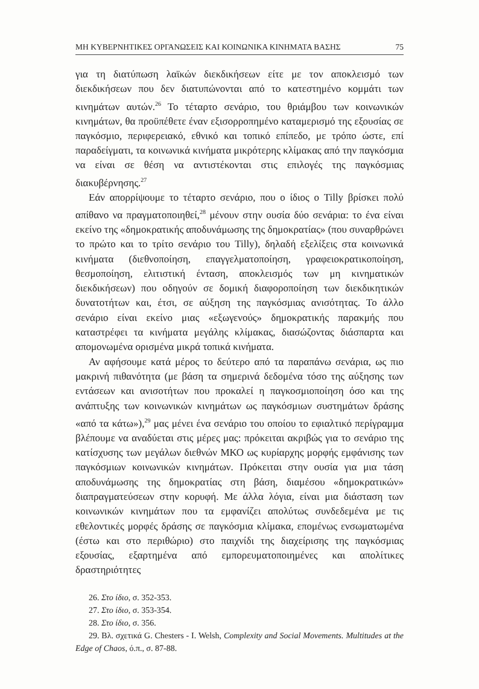ΜΗ ΚΥΒΕΡΝΗΤΙΚΕΣ ΟΡΓΑΝΩΣΕΙΣ ΚΑΙ ΚΟΙΝΩΝΙΚΑ ΚΙΝΗΜΑΤΑ ΒΑΣΗΣ 75
για τη διατύπωση λαϊκών διεκδικήσεων είτε με τον αποκλεισμό των διεκδικήσεων που δεν διατυπώνονται από το κατεστημένο κομμάτι των κινημάτων αυτών.<sup>26</sup> Το τέταρτο σενάριο, του θριάμβου των κοινωνικών κινημάτων, θα προϋπέθετε έναν εξισορροπημένο καταμερισμό της εξουσίας σε παγκόσμιο, περιφερειακό, εθνικό και τοπικό επίπεδο, με τρόπο ώστε, επί παραδείγματι, τα κοινωνικά κινήματα μικρότερης κλίμακας από την παγκόσμια να είναι σε θέση να αντιστέκονται στις επιλογές της παγκόσμιας διακυβέρνησης.<sup>27</sup>
Εάν απορρίψουμε το τέταρτο σενάριο, που ο ίδιος ο Tilly βρίσκει πολύ απίθανο να πραγματοποιηθεί,<sup>28</sup> μένουν στην ουσία δύο σενάρια: το ένα είναι εκείνο της «δημοκρατικής αποδυνάμωσης της δημοκρατίας» (που συναρθρώνει το πρώτο και το τρίτο σενάριο του Tilly), δηλαδή εξελίξεις στα κοινωνικά κινήματα (διεθνοποίηση, επαγγελματοποίηση, γραφειοκρατικοποίηση, θεσμοποίηση, ελιτιστική ένταση, αποκλεισμός των μη κινηματικών διεκδικήσεων) που οδηγούν σε δομική διαφοροποίηση των διεκδικητικών δυνατοτήτων και, έτσι, σε αύξηση της παγκόσμιας ανισότητας. Το άλλο σενάριο είναι εκείνο μιας «εξωγενούς» δημοκρατικής παρακμής που καταστρέφει τα κινήματα μεγάλης κλίμακας, διασώζοντας διάσπαρτα και απομονωμένα ορισμένα μικρά τοπικά κινήματα.
Αν αφήσουμε κατά μέρος το δεύτερο από τα παραπάνω σενάρια, ως πιο μακρινή πιθανότητα (με βάση τα σημερινά δεδομένα τόσο της αύξησης των εντάσεων και ανισοτήτων που προκαλεί η παγκοσμιοποίηση όσο και της ανάπτυξης των κοινωνικών κινημάτων ως παγκόσμιων συστημάτων δράσης «από τα κάτω»),<sup>29</sup> μας μένει ένα σενάριο του οποίου το εφιαλτικό περίγραμμα βλέπουμε να αναδύεται στις μέρες μας: πρόκειται ακριβώς για το σενάριο της κατίσχυσης των μεγάλων διεθνών ΜΚΟ ως κυρίαρχης μορφής εμφάνισης των παγκόσμιων κοινωνικών κινημάτων. Πρόκειται στην ουσία για μια τάση αποδυνάμωσης της δημοκρατίας στη βάση, διαμέσου «δημοκρατικών» διαπραγματεύσεων στην κορυφή. Με άλλα λόγια, είναι μια διάσταση των κοινωνικών κινημάτων που τα εμφανίζει απολύτως συνδεδεμένα με τις εθελοντικές μορφές δράσης σε παγκόσμια κλίμακα, επομένως ενσωματωμένα (έστω και στο περιθώριο) στο παιχνίδι της διαχείρισης της παγκόσμιας εξουσίας, εξαρτημένα από εμπορευματοποιημένες και απολίτικες δραστηριότητες
26. Στο ίδιο, σ. 352-353.
27. Στο ίδιο, σ. 353-354.
28. Στο ίδιο, σ. 356.
29. Βλ. σχετικά G. Chesters - I. Welsh, Complexity and Social Movements. Multitudes at the Edge of Chaos, ό.π., σ. 87-88.